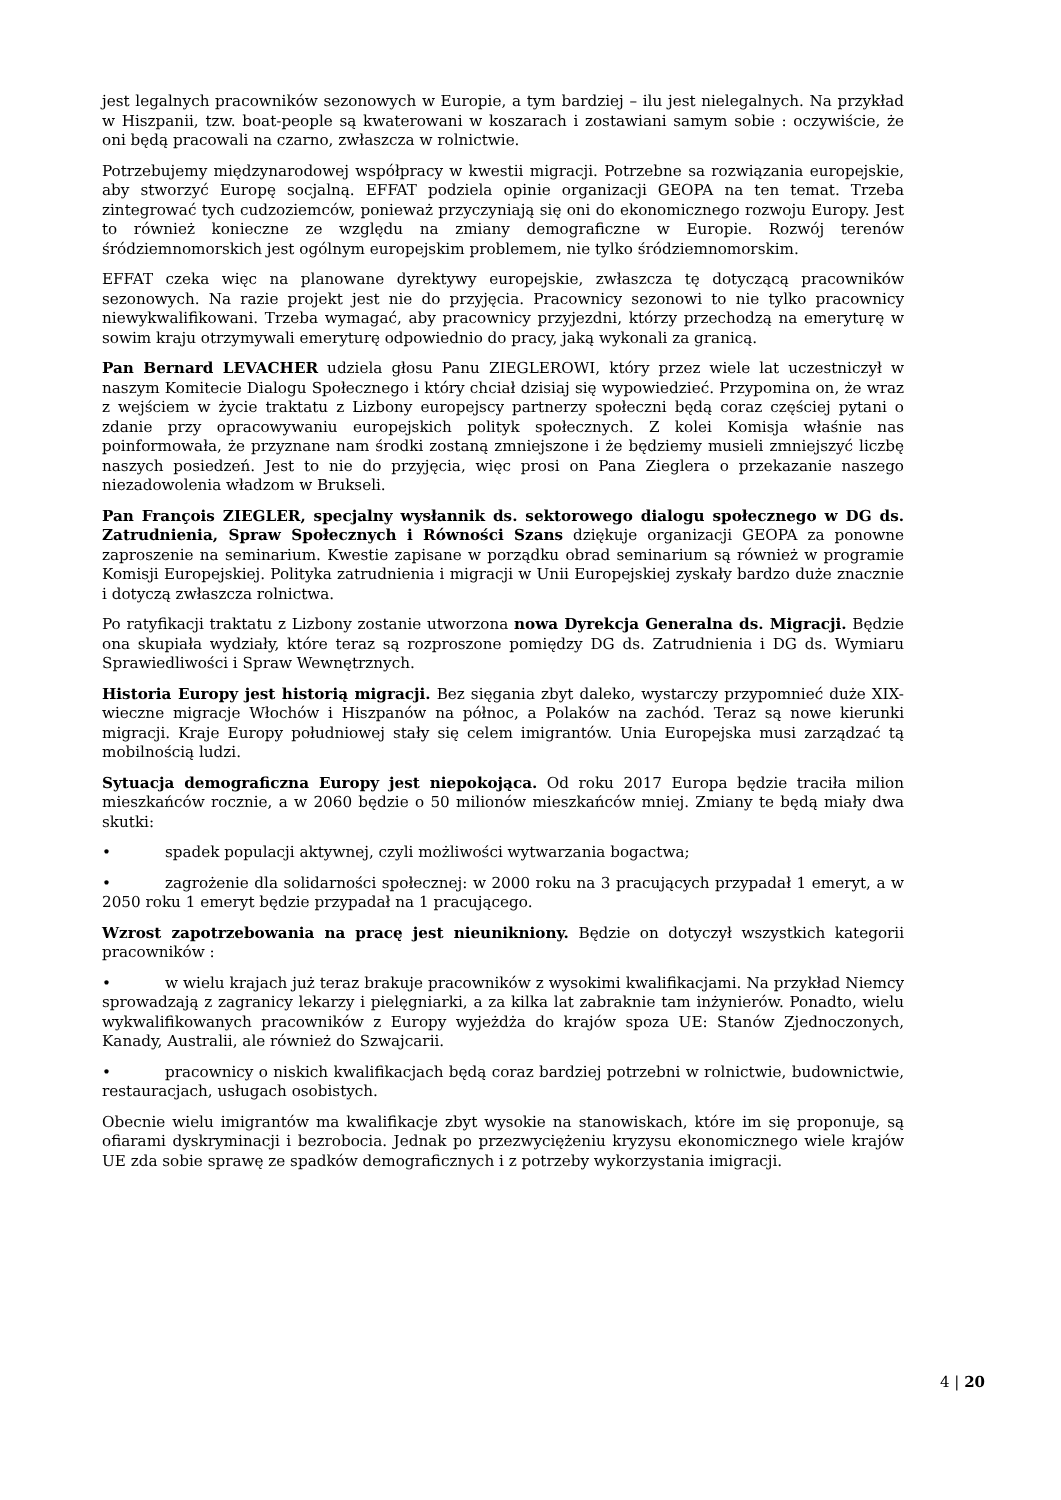jest legalnych pracowników sezonowych w Europie, a tym bardziej – ilu jest nielegalnych. Na przykład w Hiszpanii, tzw. boat-people są kwaterowani w koszarach i zostawiani samym sobie : oczywiście, że oni będą pracowali na czarno, zwłaszcza w rolnictwie.
Potrzebujemy międzynarodowej współpracy w kwestii migracji. Potrzebne sa rozwiązania europejskie, aby stworzyć Europę socjalną. EFFAT podziela opinie organizacji GEOPA na ten temat. Trzeba zintegrować tych cudzoziemców, ponieważ przyczyniają się oni do ekonomicznego rozwoju Europy. Jest to również konieczne ze względu na zmiany demograficzne w Europie. Rozwój terenów śródziemnomorskich jest ogólnym europejskim problemem, nie tylko śródziemnomorskim.
EFFAT czeka więc na planowane dyrektywy europejskie, zwłaszcza tę dotyczącą pracowników sezonowych. Na razie projekt jest nie do przyjęcia. Pracownicy sezonowi to nie tylko pracownicy niewykwalifikowani. Trzeba wymagać, aby pracownicy przyjezdni, którzy przechodzą na emeryturę w sowim kraju otrzymywali emeryturę odpowiednio do pracy, jaką wykonali za granicą.
Pan Bernard LEVACHER udziela głosu Panu ZIEGLEROWI, który przez wiele lat uczestniczył w naszym Komitecie Dialogu Społecznego i który chciał dzisiaj się wypowiedzieć. Przypomina on, że wraz z wejściem w życie traktatu z Lizbony europejscy partnerzy społeczni będą coraz częściej pytani o zdanie przy opracowywaniu europejskich polityk społecznych. Z kolei Komisja właśnie nas poinformowała, że przyznane nam środki zostaną zmniejszone i że będziemy musieli zmniejszyć liczbę naszych posiedzeń. Jest to nie do przyjęcia, więc prosi on Pana Zieglera o przekazanie naszego niezadowolenia władzom w Brukseli.
Pan François ZIEGLER, specjalny wysłannik ds. sektorowego dialogu społecznego w DG ds. Zatrudnienia, Spraw Społecznych i Równości Szans dziękuje organizacji GEOPA za ponowne zaproszenie na seminarium. Kwestie zapisane w porządku obrad seminarium są również w programie Komisji Europejskiej. Polityka zatrudnienia i migracji w Unii Europejskiej zyskały bardzo duże znacznie i dotyczą zwłaszcza rolnictwa.
Po ratyfikacji traktatu z Lizbony zostanie utworzona nowa Dyrekcja Generalna ds. Migracji. Będzie ona skupiała wydziały, które teraz są rozproszone pomiędzy DG ds. Zatrudnienia i DG ds. Wymiaru Sprawiedliwości i Spraw Wewnętrznych.
Historia Europy jest historią migracji. Bez sięgania zbyt daleko, wystarczy przypomnieć duże XIX-wieczne migracje Włochów i Hiszpanów na północ, a Polaków na zachód. Teraz są nowe kierunki migracji. Kraje Europy południowej stały się celem imigrantów. Unia Europejska musi zarządzać tą mobilnością ludzi.
Sytuacja demograficzna Europy jest niepokojąca. Od roku 2017 Europa będzie traciła milion mieszkańców rocznie, a w 2060 będzie o 50 milionów mieszkańców mniej. Zmiany te będą miały dwa skutki:
• spadek populacji aktywnej, czyli możliwości wytwarzania bogactwa;
• zagrożenie dla solidarności społecznej: w 2000 roku na 3 pracujących przypadał 1 emeryt, a w 2050 roku 1 emeryt będzie przypadał na 1 pracującego.
Wzrost zapotrzebowania na pracę jest nieunikniony. Będzie on dotyczył wszystkich kategorii pracowników :
• w wielu krajach już teraz brakuje pracowników z wysokimi kwalifikacjami. Na przykład Niemcy sprowadzają z zagranicy lekarzy i pielęgniarki, a za kilka lat zabraknie tam inżynierów. Ponadto, wielu wykwalifikowanych pracowników z Europy wyjeżdża do krajów spoza UE: Stanów Zjednoczonych, Kanady, Australii, ale również do Szwajcarii.
• pracownicy o niskich kwalifikacjach będą coraz bardziej potrzebni w rolnictwie, budownictwie, restauracjach, usługach osobistych.
Obecnie wielu imigrantów ma kwalifikacje zbyt wysokie na stanowiskach, które im się proponuje, są ofiarami dyskryminacji i bezrobocia. Jednak po przezwyciężeniu kryzysu ekonomicznego wiele krajów UE zda sobie sprawę ze spadków demograficznych i z potrzeby wykorzystania imigracji.
4 | 20